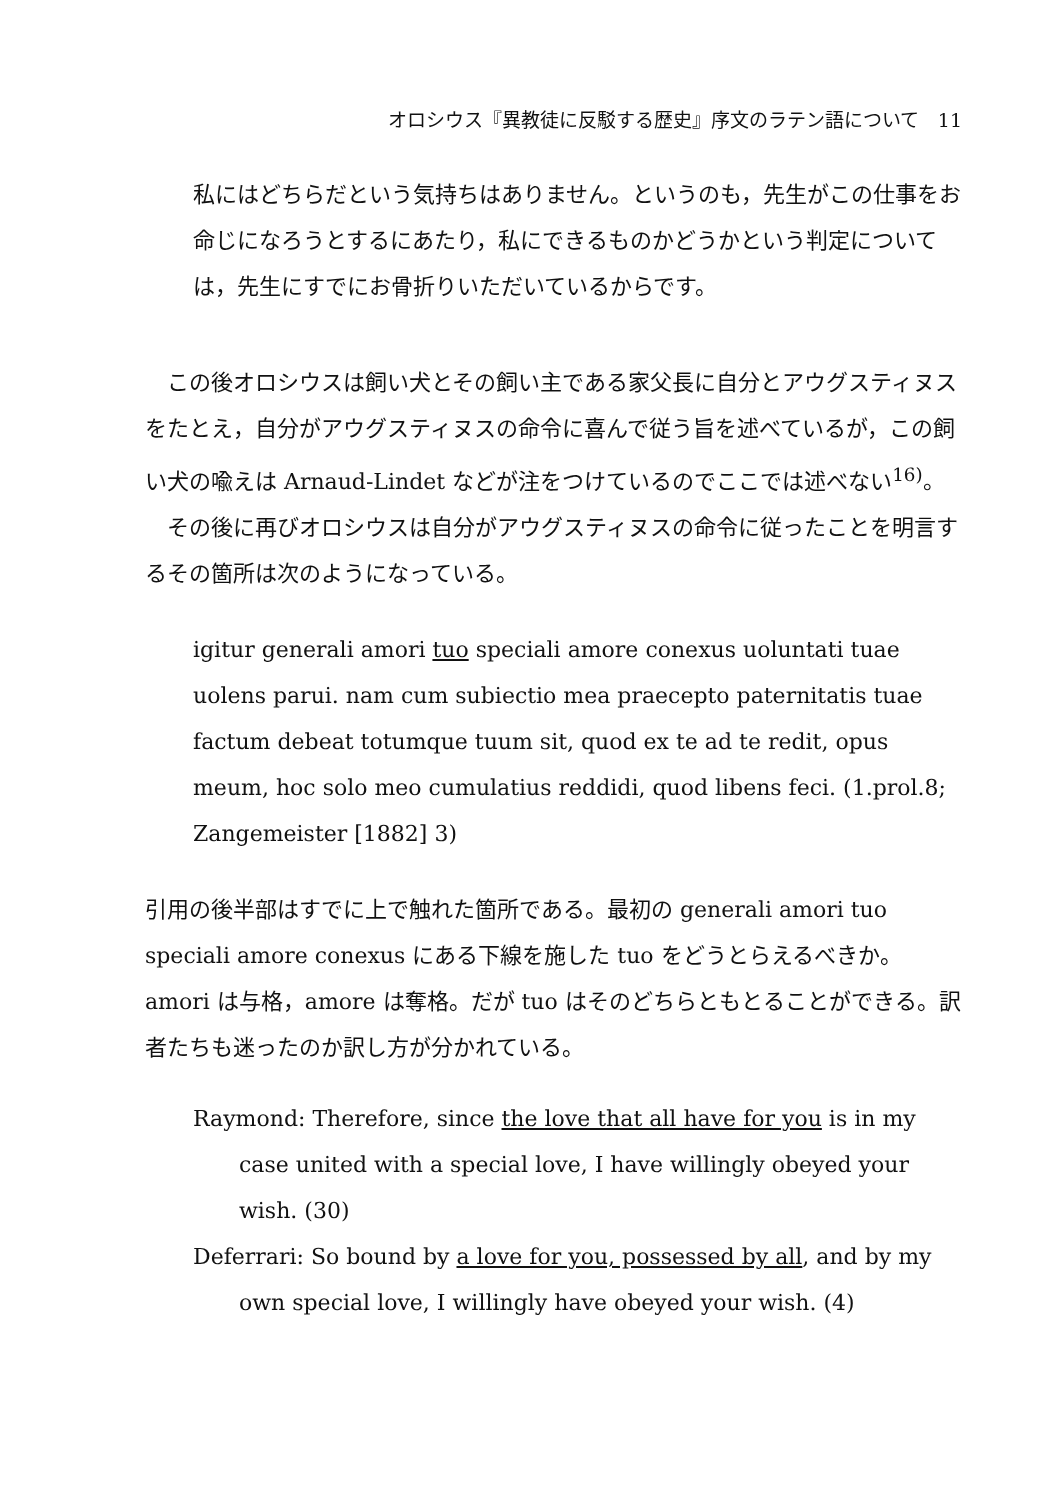オロシウス『異教徒に反駁する歴史』序文のラテン語について　11
私にはどちらだという気持ちはありません。というのも，先生がこの仕事をお命じになろうとするにあたり，私にできるものかどうかという判定については，先生にすでにお骨折りいただいているからです。
　この後オロシウスは飼い犬とその飼い主である家父長に自分とアウグスティヌスをたとえ，自分がアウグスティヌスの命令に喜んで従う旨を述べているが，この飼い犬の喩えは Arnaud-Lindet などが注をつけているのでここでは述べない<sup>16)</sup>。
　その後に再びオロシウスは自分がアウグスティヌスの命令に従ったことを明言するその箇所は次のようになっている。
igitur generali amori tuo speciali amore conexus uoluntati tuae uolens parui. nam cum subiectio mea praecepto paternitatis tuae factum debeat totumque tuum sit, quod ex te ad te redit, opus meum, hoc solo meo cumulatius reddidi, quod libens feci. (1.prol.8; Zangemeister [1882] 3)
引用の後半部はすでに上で触れた箇所である。最初の generali amori tuo speciali amore conexus にある下線を施した tuo をどうとらえるべきか。amori は与格，amore は奪格。だが tuo はそのどちらともとることができる。訳者たちも迷ったのか訳し方が分かれている。
Raymond: Therefore, since the love that all have for you is in my case united with a special love, I have willingly obeyed your wish. (30)
Deferrari: So bound by a love for you, possessed by all, and by my own special love, I willingly have obeyed your wish. (4)